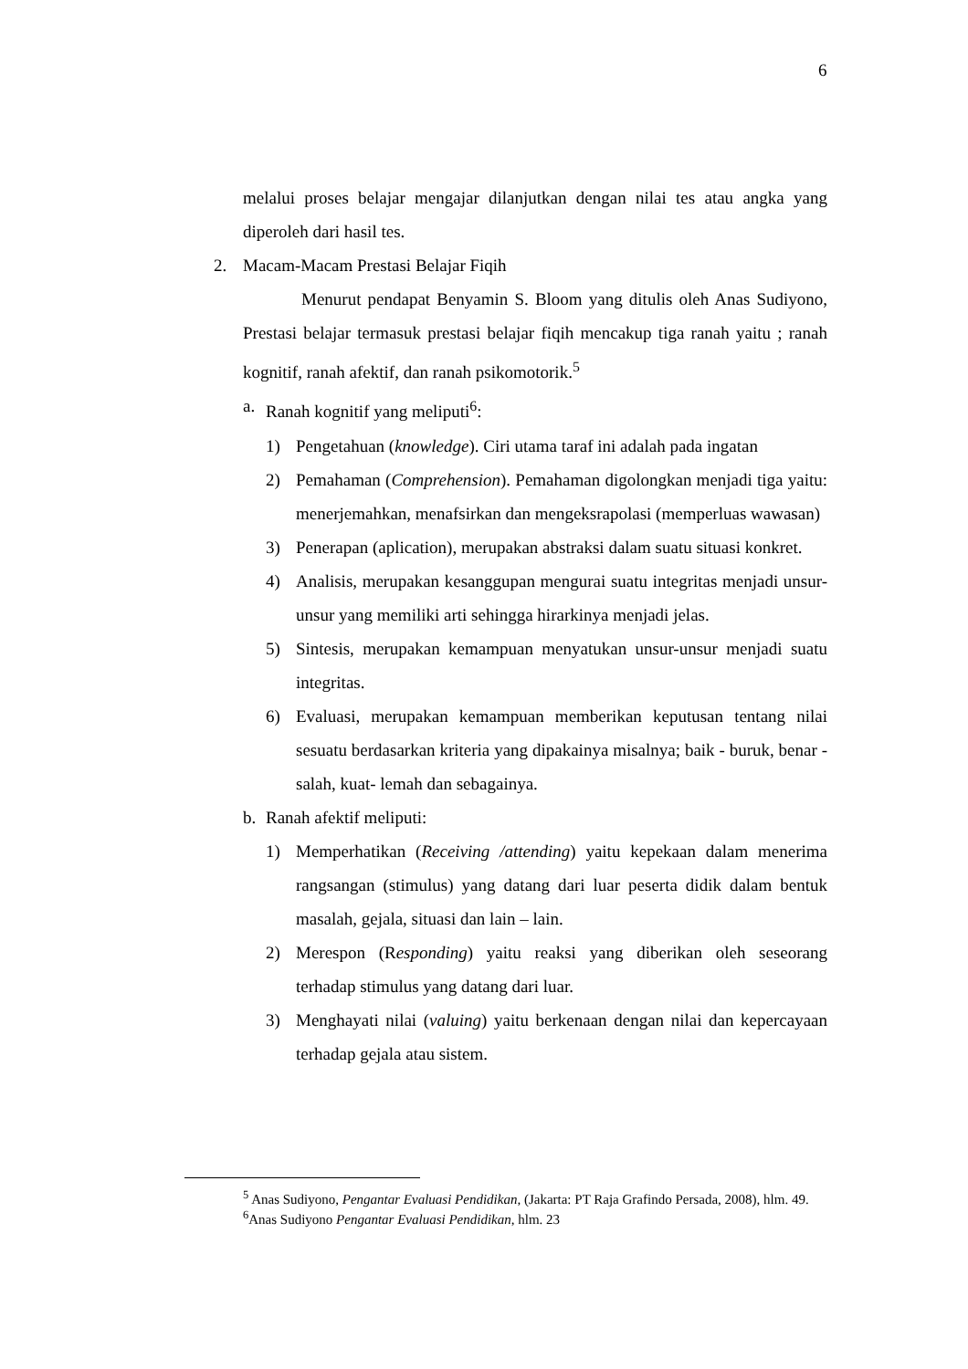6
melalui proses belajar mengajar dilanjutkan dengan nilai tes atau angka yang diperoleh dari hasil tes.
2. Macam-Macam Prestasi Belajar Fiqih
Menurut pendapat Benyamin S. Bloom yang ditulis oleh Anas Sudiyono, Prestasi belajar termasuk prestasi belajar fiqih mencakup tiga ranah yaitu ; ranah kognitif, ranah afektif, dan ranah psikomotorik.<sup>5</sup>
a. Ranah kognitif yang meliputi<sup>6</sup>:
1) Pengetahuan (knowledge). Ciri utama taraf ini adalah pada ingatan
2) Pemahaman (Comprehension). Pemahaman digolongkan menjadi tiga yaitu: menerjemahkan, menafsirkan dan mengeksrapolasi (memperluas wawasan)
3) Penerapan (aplication), merupakan abstraksi dalam suatu situasi konkret.
4) Analisis, merupakan kesanggupan mengurai suatu integritas menjadi unsur-unsur yang memiliki arti sehingga hirarkinya menjadi jelas.
5) Sintesis, merupakan kemampuan menyatukan unsur-unsur menjadi suatu integritas.
6) Evaluasi, merupakan kemampuan memberikan keputusan tentang nilai sesuatu berdasarkan kriteria yang dipakainya misalnya; baik - buruk, benar - salah, kuat- lemah dan sebagainya.
b. Ranah afektif meliputi:
1) Memperhatikan (Receiving /attending) yaitu kepekaan dalam menerima rangsangan (stimulus) yang datang dari luar peserta didik dalam bentuk masalah, gejala, situasi dan lain – lain.
2) Merespon (Responding) yaitu reaksi yang diberikan oleh seseorang terhadap stimulus yang datang dari luar.
3) Menghayati nilai (valuing) yaitu berkenaan dengan nilai dan kepercayaan terhadap gejala atau sistem.
<sup>5</sup> Anas Sudiyono, Pengantar Evaluasi Pendidikan, (Jakarta: PT Raja Grafindo Persada, 2008), hlm. 49.
<sup>6</sup> Anas Sudiyono Pengantar Evaluasi Pendidikan, hlm. 23